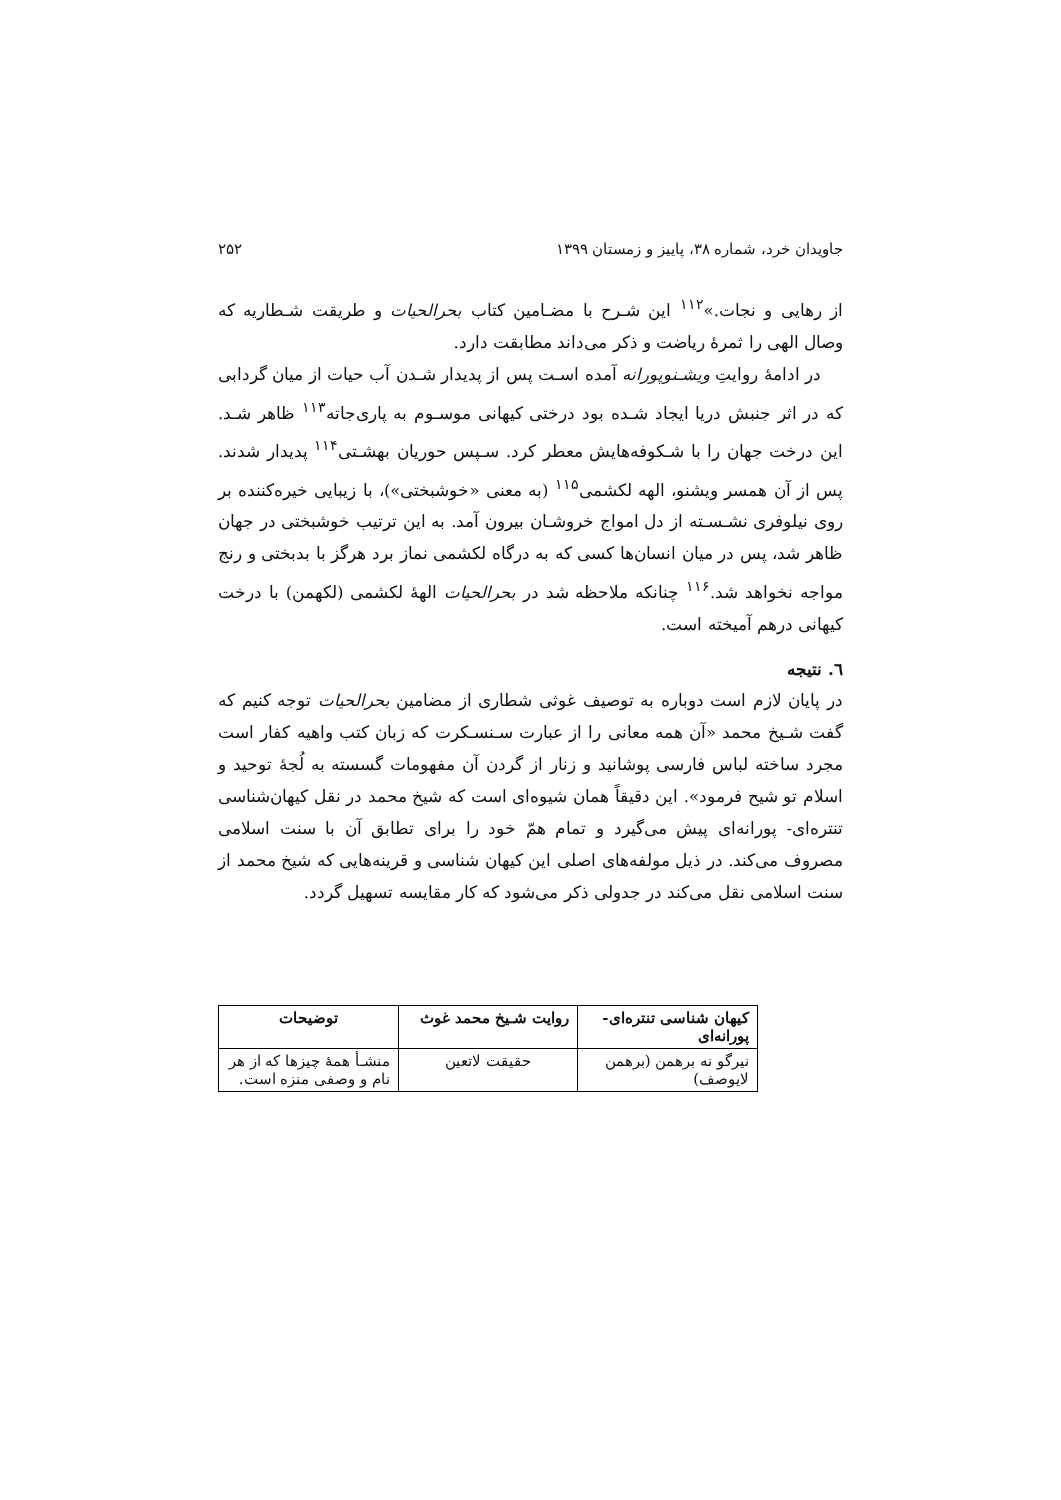جاویدان خرد، شماره ۳۸، پاییز و زمستان ۱۳۹۹ ۲۵۲
از رهایی و نجات.»<sup>۱۱۲</sup> این شـرح با مضـامین کتاب بحرالحیات و طریقت شـطاریه که وصال الهی را ثمرهٔ ریاضت و ذکر می‌داند مطابقت دارد.
در ادامهٔ روایتِ ویشـنوپورانه آمده اسـت پس از پدیدار شـدن آب حیات از میان گردابی که در اثر جنبش دریا ایجاد شـده بود درختی کیهانی موسـوم به پاری‌جاته<sup>۱۱۳</sup> ظاهر شـد. این درخت جهان را با شـکوفه‌هایش معطر کرد. سـپس حوریان بهشـتی<sup>۱۱۴</sup> پدیدار شدند. پس از آن همسر ویشنو، الهه لکشمی<sup>۱۱۵</sup> (به معنی «خوشبختی»)، با زیبایی خیره‌کننده بر روی نیلوفری نشـسـته از دل امواج خروشـان بیرون آمد. به این ترتیب خوشبختی در جهان ظاهر شد، پس در میان انسان‌ها کسی که به درگاه لکشمی نماز برد هرگز با بدبختی و رنج مواجه نخواهد شد.<sup>۱۱۶</sup> چنانکه ملاحظه شد در بحرالحیات الههٔ لکشمی (لکهمن) با درخت کیهانی درهم آمیخته است.
٦. نتیجه
در پایان لازم است دوباره به توصیف غوثی شطاری از مضامین بحرالحیات توجه کنیم که گفت شـیخ محمد «آن همه معانی را از عبارت سـنسـکرت که زبان کتب واهیه کفار است مجرد ساخته لباس فارسی پوشانید و زنار از گردن آن مفهومات گسسته به لُجهٔ توحید و اسلام تو شیح فرمود». این دقیقاً همان شیوه‌ای است که شیخ محمد در نقل کیهان‌شناسی تنتره‌ای- پورانه‌ای پیش می‌گیرد و تمام همّ خود را برای تطابق آن با سنت اسلامی مصروف می‌کند. در ذیل مولفه‌های اصلی این کیهان شناسی و قرینه‌هایی که شیخ محمد از سنت اسلامی نقل می‌کند در جدولی ذکر می‌شود که کار مقایسه تسهیل گردد.
| کیهان شناسی تنتره‌ای- پورانه‌ای | روایت شـیخ محمد غوث | توضیحات |
| --- | --- | --- |
| نیرگو نه برهمن (برهمن لایوصف) | حقیقت لاتعین | منشـأ همهٔ چیزها که از هر نام و وصفی منزه است. |